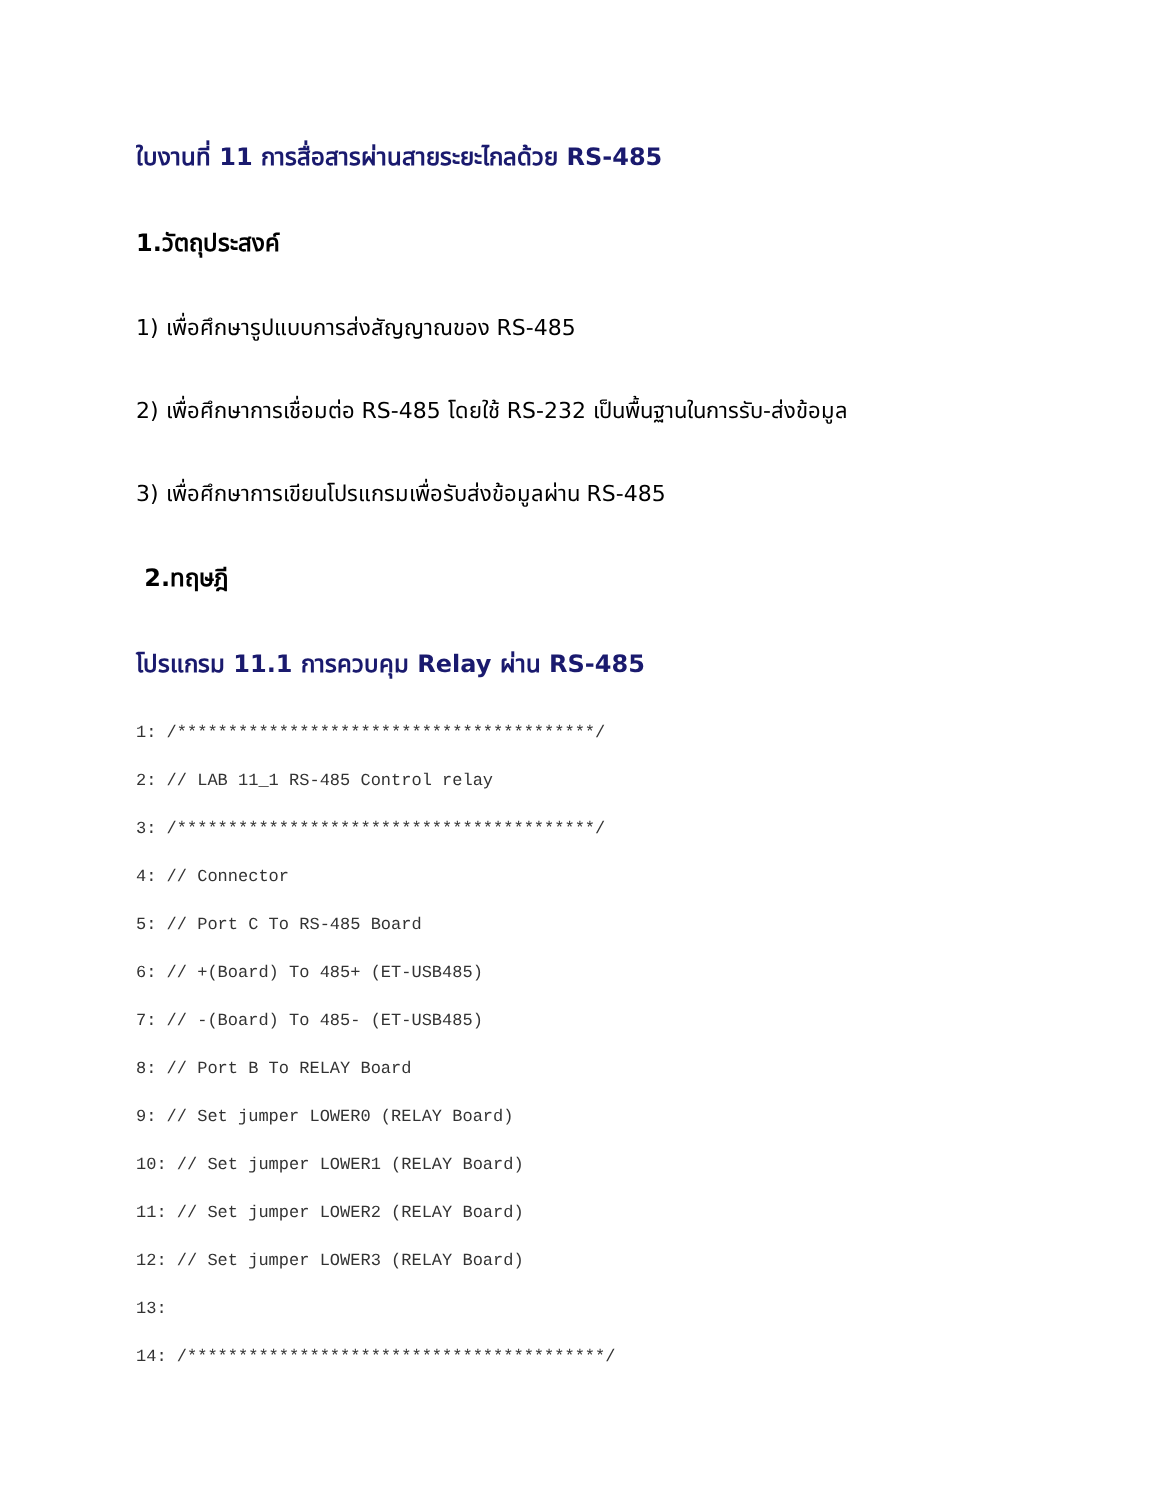ใบงานที่ 11 การสื่อสารผ่านสายระยะไกลด้วย RS-485
1.วัตถุประสงค์
1) เพื่อศึกษารูปแบบการส่งสัญญาณของ RS-485
2) เพื่อศึกษาการเชื่อมต่อ RS-485 โดยใช้ RS-232 เป็นพื้นฐานในการรับ-ส่งข้อมูล
3) เพื่อศึกษาการเขียนโปรแกรมเพื่อรับส่งข้อมูลผ่าน RS-485
2.ทฤษฎี
โปรแกรม 11.1 การควบคุม Relay ผ่าน RS-485
1: /*****************************************/
2: // LAB 11_1 RS-485 Control relay
3: /*****************************************/
4: // Connector
5: // Port C To RS-485 Board
6: // +(Board) To 485+ (ET-USB485)
7: // -(Board) To 485- (ET-USB485)
8: // Port B To RELAY Board
9: // Set jumper LOWER0 (RELAY Board)
10: // Set jumper LOWER1 (RELAY Board)
11: // Set jumper LOWER2 (RELAY Board)
12: // Set jumper LOWER3 (RELAY Board)
13:
14: /*****************************************/